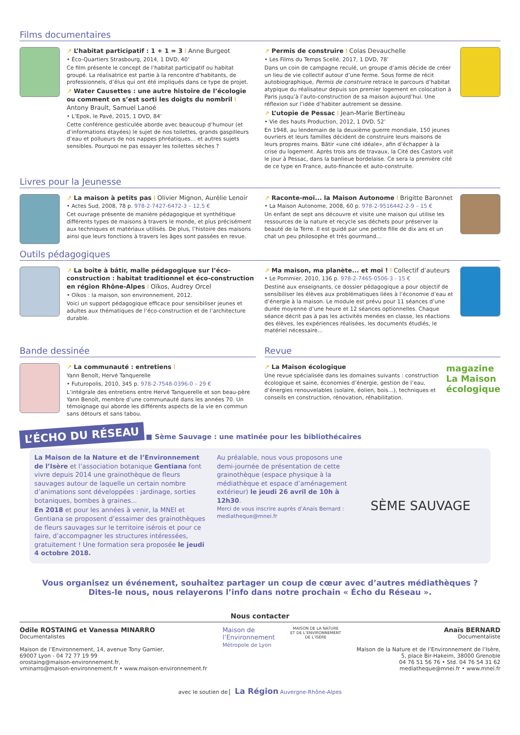Films documentaires
↗ L’habitat participatif : 1 + 1 = 3 I Anne Burgeot
• Éco-Quartiers Strasbourg, 2014, 1 DVD, 40’
Ce film présente le concept de l’habitat participatif ou habitat groupé. La réalisatrice est partie à la rencontre d’habitants, de professionnels, d’élus qui ont été impliqués dans ce type de projet.
↗ Water Causettes : une autre histoire de l’écologie ou comment on s’est sorti les doigts du nombril I Antony Brault, Samuel Lanoé
• L’Epok, le Pavé, 2015, 1 DVD, 84’
Cette conférence gesticulée aborde avec beaucoup d’humour (et d’informations étayées) le sujet de nos toilettes, grands gaspilleurs d’eau et pollueurs de nos nappes phréatiques... et autres sujets sensibles. Pourquoi ne pas essayer les toilettes sèches ?
↗ Permis de construire I Colas Devauchelle
• Les Films du Temps Scellé, 2017, 1 DVD, 78’
Dans un coin de campagne reculé, un groupe d’amis décide de créer un lieu de vie collectif autour d’une ferme. Sous forme de récit autobiographique, Permis de construire retrace le parcours d’habitat atypique du réalisateur depuis son premier logement en colocation à Paris jusqu’à l’auto-construction de sa maison aujourd’hui. Une réflexion sur l’idée d’habiter autrement se dessine.
↗ L’utopie de Pessac I Jean-Marie Bertineau
• Vie des hauts Production, 2012, 1 DVD, 52’
En 1948, au lendemain de la deuxième guerre mondiale, 150 jeunes ouvriers et leurs familles décident de construire leurs maisons de leurs propres mains. Bâtir «une cité idéale», afin d’échapper à la crise du logement. Après trois ans de travaux, la Cité des Castors voit le jour à Pessac, dans la banlieue bordelaise. Ce sera la première cité de ce type en France, auto-financée et auto-construite.
Livres pour la Jeunesse
↗ La maison à petits pas I Olivier Mignon, Aurélie Lenoir
• Actes Sud, 2008, 78 p. 978-2-7427-6472-3 – 12,5 €
Cet ouvrage présente de manière pédagogique et synthétique différents types de maisons à travers le monde, et plus précisément aux techniques et matériaux utilisés. De plus, l’histoire des maisons ainsi que leurs fonctions à travers les âges sont passées en revue.
↗ Raconte-moi... la Maison Autonome I Brigitte Baronnet
• La Maison Autonome, 2008, 60 p. 978-2-9516442-2-9 – 15 €
Un enfant de sept ans découvre et visite une maison qui utilise les ressources de la nature et recycle ses déchets pour préserver la beauté de la Terre. Il est guidé par une petite fille de dix ans et un chat un peu philosophe et très gourmand...
Outils pédagogiques
↗ La boîte à bâtir, malle pédagogique sur l’éco-construction : habitat traditionnel et éco-construction en région Rhône-Alpes I Oïkos, Audrey Orcel
• Oïkos : la maison, son environnement, 2012.
Voici un support pédagogique efficace pour sensibiliser jeunes et adultes aux thématiques de l’éco-construction et de l’architecture durable.
↗ Ma maison, ma planète... et moi ! I Collectif d’auteurs
• Le Pommier, 2010, 136 p. 978-2-7465-0506-3 - 15 €
Destiné aux enseignants, ce dossier pédagogique a pour objectif de sensibiliser les élèves aux problématiques liées à l’économie d’eau et d’énergie à la maison. Le module est prévu pour 11 séances d’une durée moyenne d’une heure et 12 séances optionnelles. Chaque séance décrit pas à pas les activités menées en classe, les réactions des élèves, les expériences réalisées, les documents étudiés, le matériel nécessaire...
Bande dessinée
↗ La communauté : entretiens I
Yann Benoît, Hervé Tanquerelle
• Futuropolis, 2010, 345 p. 978-2-7548-0396-0 – 29 €
L’intégrale des entretiens entre Hervé Tanquerelle et son beau-père Yann Benoît, membre d’une communauté dans les années 70. Un témoignage qui aborde les différents aspects de la vie en commun sans détours et sans tabou.
Revue
↗ La Maison écologique
Une revue spécialisée dans les domaines suivants : construction écologique et saine, économies d’énergie, gestion de l’eau, d’énergies renouvelables (solaire, éolien, bois...), techniques et conseils en construction, rénovation, réhabilitation.
magazine La Maison écologique
L’ÉCHO DU RÉSEAU ■ Sème Sauvage : une matinée pour les bibliothécaires
La Maison de la Nature et de l’Environnement de l’Isère et l’association botanique Gentiana font vivre depuis 2014 une grainothèque de fleurs sauvages autour de laquelle un certain nombre d’animations sont développées : jardinage, sorties botaniques, bombes à graines...
En 2018 et pour les années à venir, la MNEI et Gentiana se proposent d’essaimer des grainothèques de fleurs sauvages sur le territoire isérois et pour ce faire, d’accompagner les structures intéressées, gratuitement ! Une formation sera proposée le jeudi 4 octobre 2018.
Au préalable, nous vous proposons une demi-journée de présentation de cette grainothèque (espace physique à la médiathèque et espace d’aménagement extérieur) le jeudi 26 avril de 10h à 12h30.
Merci de vous inscrire auprès d’Anaïs Bernard : mediatheque@mnei.fr
SÈME SAUVAGE
Vous organisez un événement, souhaitez partager un coup de cœur avec d’autres médiathèques ?
Dites-le nous, nous relayerons l’info dans notre prochain « Écho du Réseau ».
Nous contacter
Odile ROSTAING et Vanessa MINARRO
Documentalistes
Maison de l’Environnement, 14, avenue Tony Garnier,
69007 Lyon - 04 72 77 19 99
orostaing@maison-environnement.fr,
vminarro@maison-environnement.fr • www.maison-environnement.fr
Maison de
l’Environnement
Métropole de Lyon
MAISON DE LA NATURE
ET DE L’ENVIRONNEMENT
DE L’ISÈRE
Anaïs BERNARD
Documentaliste
Maison de la Nature et de l’Environnement de l’Isère,
5, place Bir-Hakeim, 38000 Grenoble
04 76 51 56 76 • Std. 04 76 54 31 62
mediatheque@mnei.fr • www.mnei.fr
avec le soutien de La Région Auvergne-Rhône-Alpes